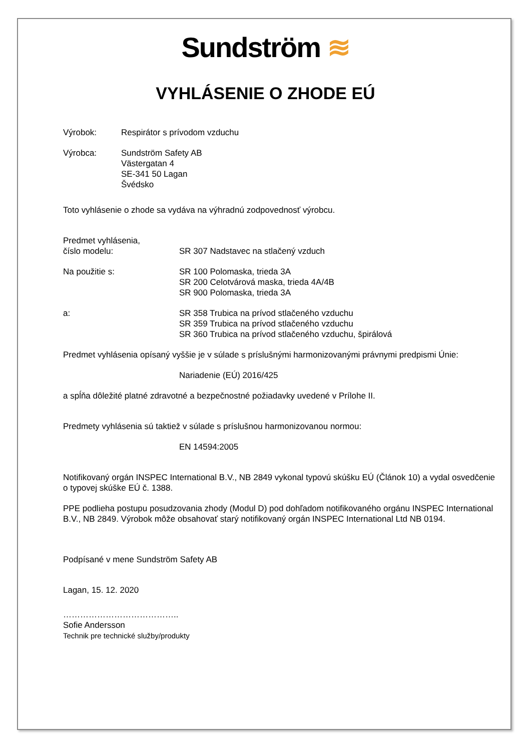Sundström ≋
VYHLÁSENIE O ZHODE EÚ
Výrobok: Respirátor s prívodom vzduchu
Výrobca: Sundström Safety AB
Västergatan 4
SE-341 50 Lagan
Švédsko
Toto vyhlásenie o zhode sa vydáva na výhradnú zodpovednosť výrobcu.
Predmet vyhlásenia,
číslo modelu:
SR 307 Nadstavec na stlačený vzduch
Na použitie s: SR 100 Polomaska, trieda 3A
SR 200 Celotvárová maska, trieda 4A/4B
SR 900 Polomaska, trieda 3A
a: SR 358 Trubica na prívod stlačeného vzduchu
SR 359 Trubica na prívod stlačeného vzduchu
SR 360 Trubica na prívod stlačeného vzduchu, špirálová
Predmet vyhlásenia opísaný vyššie je v súlade s príslušnými harmonizovanými právnymi predpismi Únie:
Nariadenie (EÚ) 2016/425
a spĺňa dôležité platné zdravotné a bezpečnostné požiadavky uvedené v Prílohe II.
Predmety vyhlásenia sú taktiež v súlade s príslušnou harmonizovanou normou:
EN 14594:2005
Notifikovaný orgán INSPEC International B.V., NB 2849 vykonal typovú skúšku EÚ (Článok 10) a vydal osvedčenie o typovej skúške EÚ č. 1388.
PPE podlieha postupu posudzovania zhody (Modul D) pod dohľadom notifikovaného orgánu INSPEC International B.V., NB 2849. Výrobok môže obsahovať starý notifikovaný orgán INSPEC International Ltd NB 0194.
Podpísané v mene Sundström Safety AB
Lagan, 15. 12. 2020
…………………………………..
Sofie Andersson
Technik pre technické služby/produkty